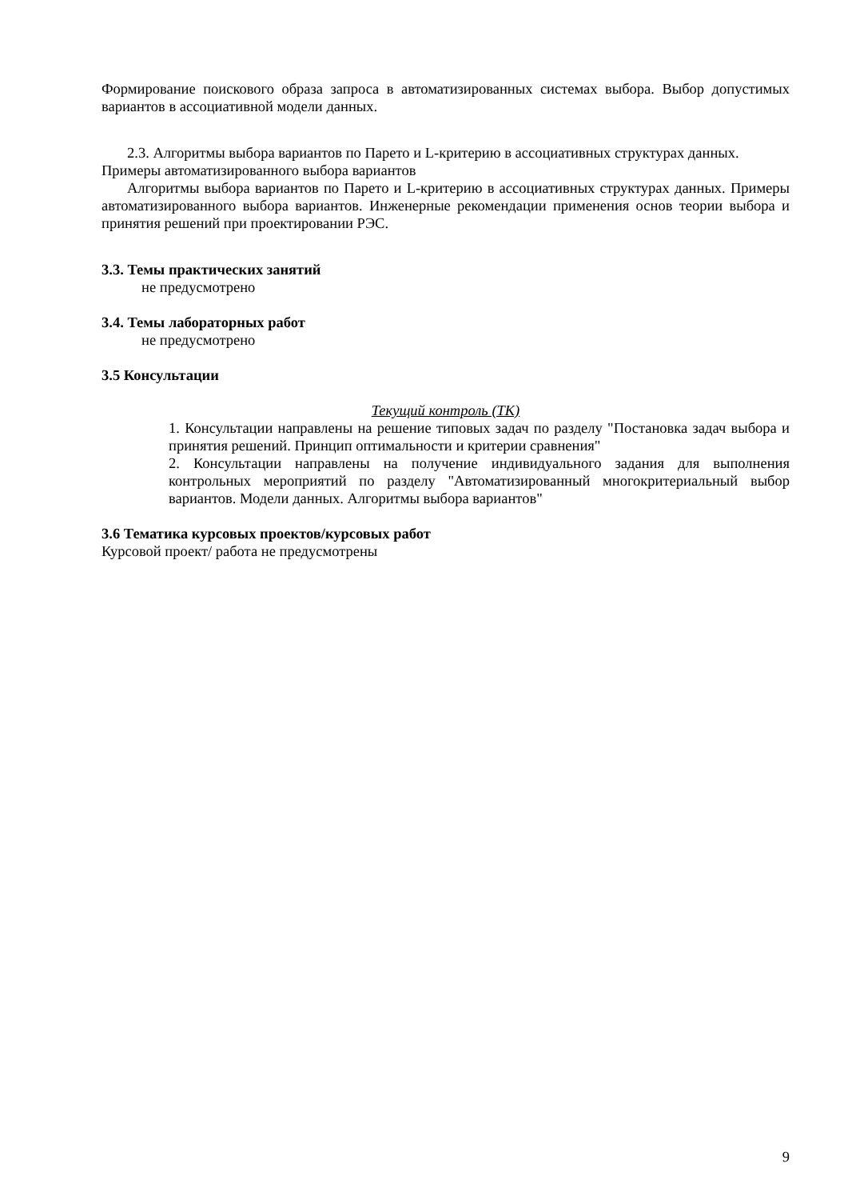Формирование поискового образа запроса в автоматизированных системах выбора. Выбор допустимых вариантов в ассоциативной модели данных.
2.3. Алгоритмы выбора вариантов по Парето и L-критерию в ассоциативных структурах данных. Примеры автоматизированного выбора вариантов
Алгоритмы выбора вариантов по Парето и L-критерию в ассоциативных структурах данных. Примеры автоматизированного выбора вариантов. Инженерные рекомендации применения основ теории выбора и принятия решений при проектировании РЭС.
3.3. Темы практических занятий
не предусмотрено
3.4. Темы лабораторных работ
не предусмотрено
3.5 Консультации
Текущий контроль (ТК)
1. Консультации направлены на решение типовых задач по разделу "Постановка задач выбора и принятия решений. Принцип оптимальности и критерии сравнения"
2. Консультации направлены на получение индивидуального задания для выполнения контрольных мероприятий по разделу "Автоматизированный многокритериальный выбор вариантов. Модели данных. Алгоритмы выбора вариантов"
3.6 Тематика курсовых проектов/курсовых работ
Курсовой проект/ работа не предусмотрены
9